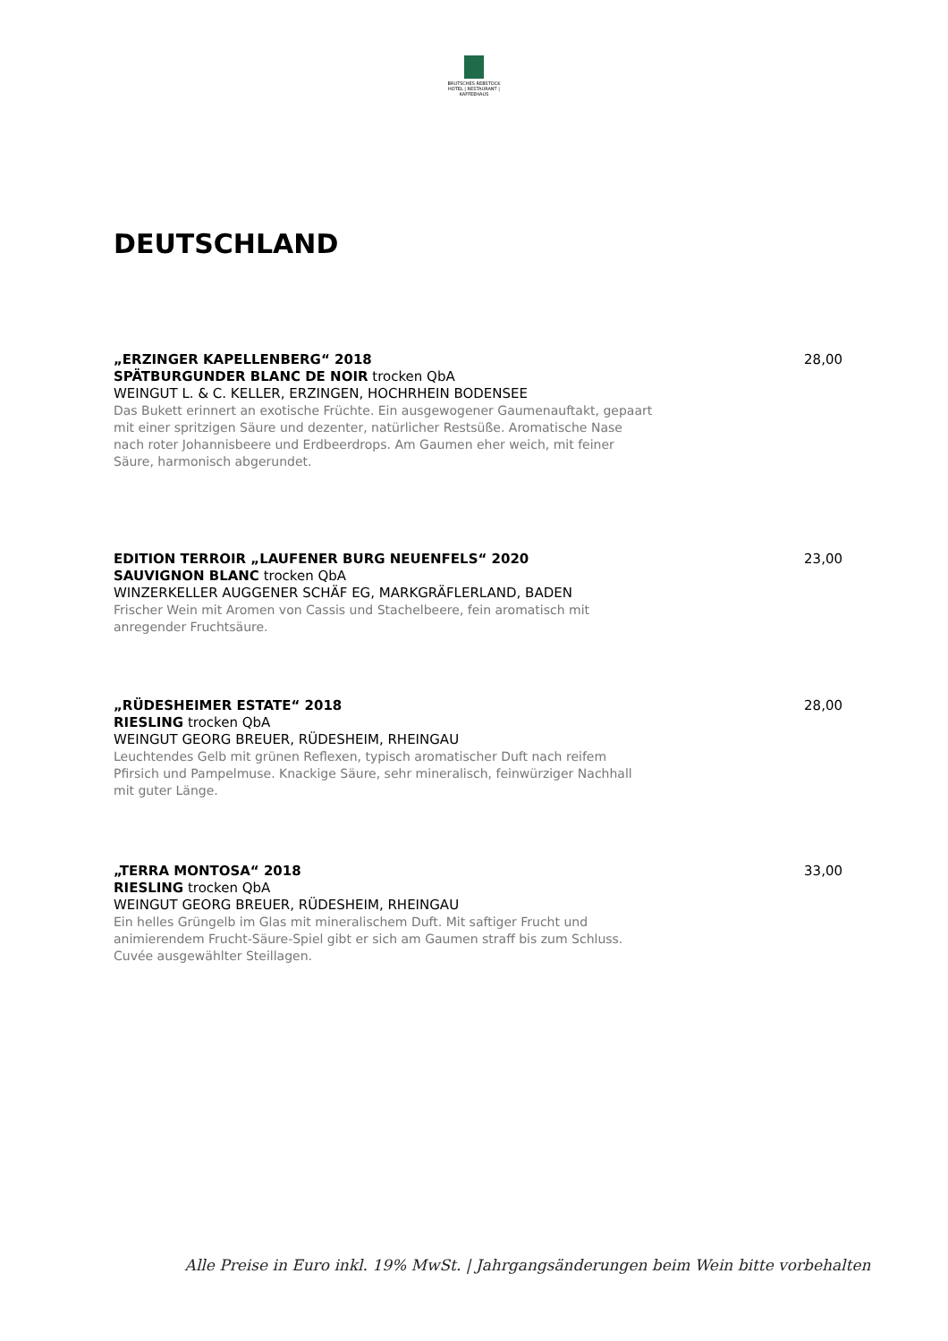BRUTSCHES REBSTOCK
HOTEL | RESTAURANT | KAFFEEHAUS
DEUTSCHLAND
28,00 „ERZINGER KAPELLENBERG“ 2018
SPÄTBURGUNDER BLANC DE NOIR trocken QbA
WEINGUT L. & C. KELLER, ERZINGEN, HOCHRHEIN BODENSEE
Das Bukett erinnert an exotische Früchte. Ein ausgewogener Gaumenauftakt, gepaart
mit einer spritzigen Säure und dezenter, natürlicher Restsüße. Aromatische Nase
nach roter Johannisbeere und Erdbeerdrops. Am Gaumen eher weich, mit feiner
Säure, harmonisch abgerundet.
23,00 EDITION TERROIR „LAUFENER BURG NEUENFELS“ 2020
SAUVIGNON BLANC trocken QbA
WINZERKELLER AUGGENER SCHÄF EG, MARKGRÄFLERLAND, BADEN
Frischer Wein mit Aromen von Cassis und Stachelbeere, fein aromatisch mit
anregender Fruchtsäure.
28,00 „RÜDESHEIMER ESTATE“ 2018
RIESLING trocken QbA
WEINGUT GEORG BREUER, RÜDESHEIM, RHEINGAU
Leuchtendes Gelb mit grünen Reflexen, typisch aromatischer Duft nach reifem
Pfirsich und Pampelmuse. Knackige Säure, sehr mineralisch, feinwürziger Nachhall
mit guter Länge.
33,00 „TERRA MONTOSA“ 2018
RIESLING trocken QbA
WEINGUT GEORG BREUER, RÜDESHEIM, RHEINGAU
Ein helles Grüngelb im Glas mit mineralischem Duft. Mit saftiger Frucht und
animierendem Frucht-Säure-Spiel gibt er sich am Gaumen straff bis zum Schluss.
Cuvée ausgewählter Steillagen.
Alle Preise in Euro inkl. 19% MwSt. | Jahrgangsänderungen beim Wein bitte vorbehalten